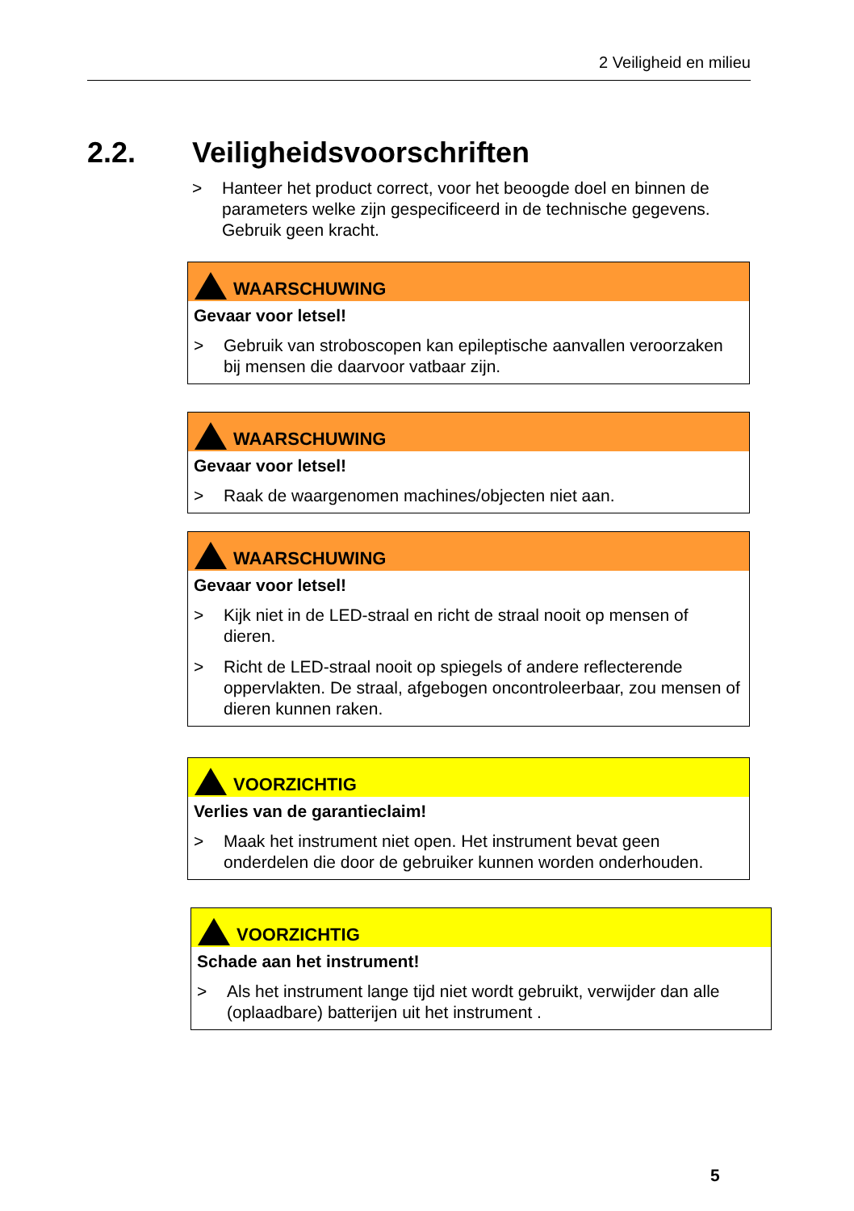2 Veiligheid en milieu
2.2. Veiligheidsvoorschriften
> Hanteer het product correct, voor het beoogde doel en binnen de parameters welke zijn gespecificeerd in de technische gegevens. Gebruik geen kracht.
WAARSCHUWING
Gevaar voor letsel!
> Gebruik van stroboscopen kan epileptische aanvallen veroorzaken bij mensen die daarvoor vatbaar zijn.
WAARSCHUWING
Gevaar voor letsel!
> Raak de waargenomen machines/objecten niet aan.
WAARSCHUWING
Gevaar voor letsel!
> Kijk niet in de LED-straal en richt de straal nooit op mensen of dieren.
> Richt de LED-straal nooit op spiegels of andere reflecterende oppervlakten. De straal, afgebogen oncontroleerbaar, zou mensen of dieren kunnen raken.
VOORZICHTIG
Verlies van de garantieclaim!
> Maak het instrument niet open. Het instrument bevat geen onderdelen die door de gebruiker kunnen worden onderhouden.
VOORZICHTIG
Schade aan het instrument!
> Als het instrument lange tijd niet wordt gebruikt, verwijder dan alle (oplaadbare) batterijen uit het instrument .
5